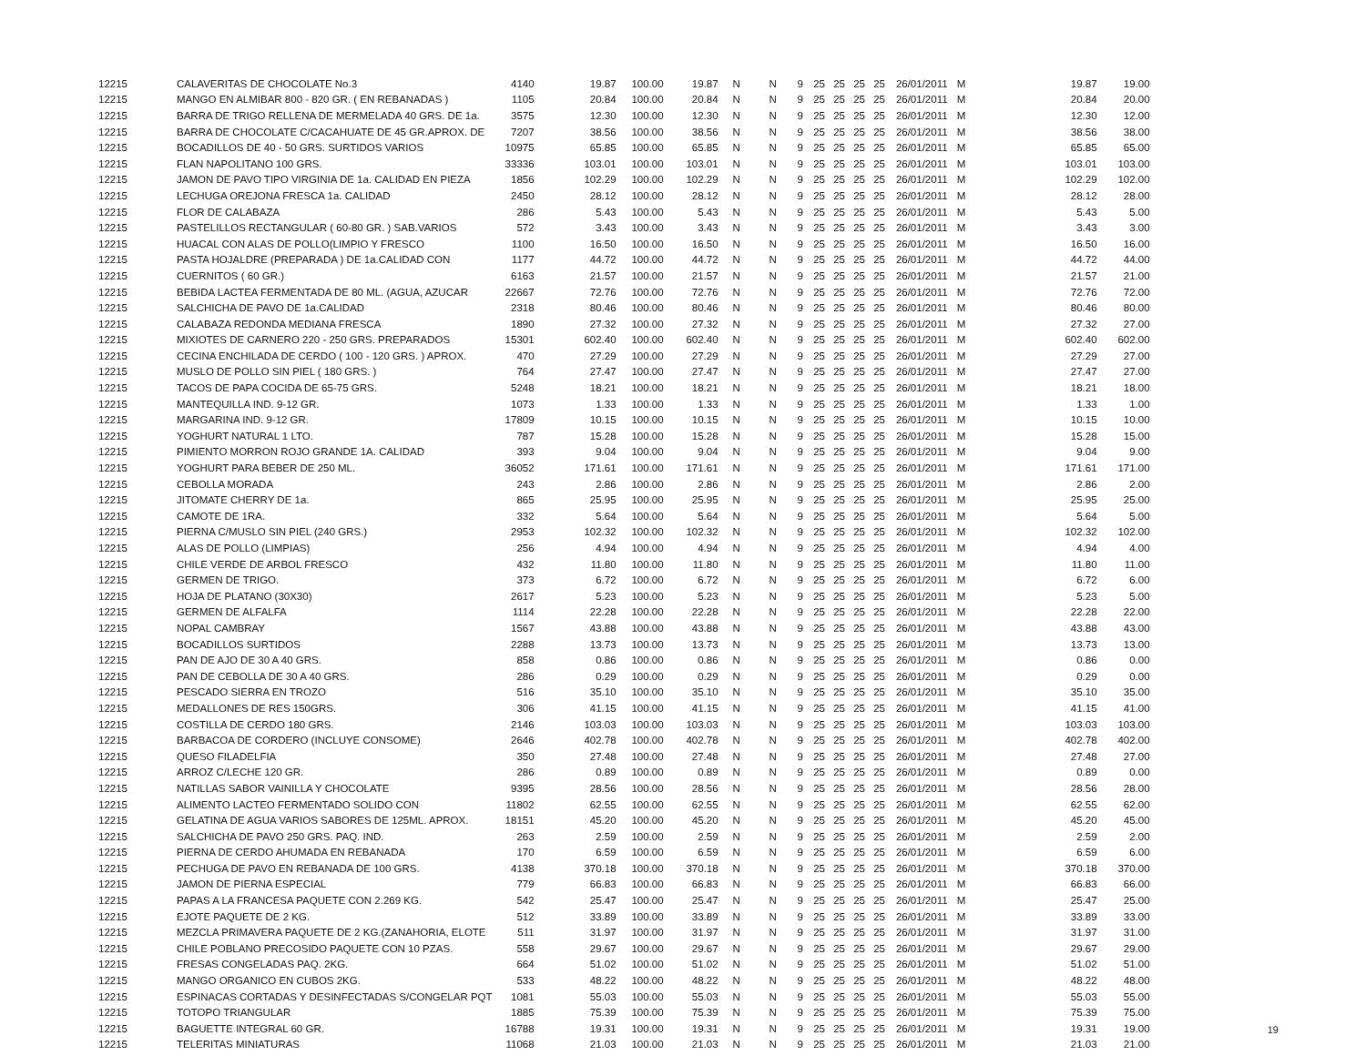| 12215 | CALAVERITAS DE CHOCOLATE No.3 | 4140 | 19.87 | 100.00 | 19.87 | N | N | 9 | 25 | 25 | 25 | 25 | 26/01/2011 | M | 19.87 | 19.00 |
| 12215 | MANGO EN ALMIBAR 800 - 820 GR. ( EN REBANADAS ) | 1105 | 20.84 | 100.00 | 20.84 | N | N | 9 | 25 | 25 | 25 | 25 | 26/01/2011 | M | 20.84 | 20.00 |
| 12215 | BARRA DE TRIGO RELLENA DE MERMELADA 40 GRS. DE 1a. | 3575 | 12.30 | 100.00 | 12.30 | N | N | 9 | 25 | 25 | 25 | 25 | 26/01/2011 | M | 12.30 | 12.00 |
| 12215 | BARRA DE CHOCOLATE C/CACAHUATE DE 45 GR.APROX. DE | 7207 | 38.56 | 100.00 | 38.56 | N | N | 9 | 25 | 25 | 25 | 25 | 26/01/2011 | M | 38.56 | 38.00 |
| 12215 | BOCADILLOS DE 40 - 50 GRS. SURTIDOS VARIOS | 10975 | 65.85 | 100.00 | 65.85 | N | N | 9 | 25 | 25 | 25 | 25 | 26/01/2011 | M | 65.85 | 65.00 |
| 12215 | FLAN NAPOLITANO 100 GRS. | 33336 | 103.01 | 100.00 | 103.01 | N | N | 9 | 25 | 25 | 25 | 25 | 26/01/2011 | M | 103.01 | 103.00 |
| 12215 | JAMON DE PAVO TIPO VIRGINIA DE 1a. CALIDAD EN PIEZA | 1856 | 102.29 | 100.00 | 102.29 | N | N | 9 | 25 | 25 | 25 | 25 | 26/01/2011 | M | 102.29 | 102.00 |
| 12215 | LECHUGA OREJONA FRESCA 1a. CALIDAD | 2450 | 28.12 | 100.00 | 28.12 | N | N | 9 | 25 | 25 | 25 | 25 | 26/01/2011 | M | 28.12 | 28.00 |
| 12215 | FLOR DE CALABAZA | 286 | 5.43 | 100.00 | 5.43 | N | N | 9 | 25 | 25 | 25 | 25 | 26/01/2011 | M | 5.43 | 5.00 |
| 12215 | PASTELILLOS RECTANGULAR ( 60-80 GR. ) SAB.VARIOS | 572 | 3.43 | 100.00 | 3.43 | N | N | 9 | 25 | 25 | 25 | 25 | 26/01/2011 | M | 3.43 | 3.00 |
| 12215 | HUACAL CON ALAS DE POLLO(LIMPIO Y FRESCO | 1100 | 16.50 | 100.00 | 16.50 | N | N | 9 | 25 | 25 | 25 | 25 | 26/01/2011 | M | 16.50 | 16.00 |
| 12215 | PASTA HOJALDRE (PREPARADA ) DE 1a.CALIDAD CON | 1177 | 44.72 | 100.00 | 44.72 | N | N | 9 | 25 | 25 | 25 | 25 | 26/01/2011 | M | 44.72 | 44.00 |
| 12215 | CUERNITOS ( 60 GR.) | 6163 | 21.57 | 100.00 | 21.57 | N | N | 9 | 25 | 25 | 25 | 25 | 26/01/2011 | M | 21.57 | 21.00 |
| 12215 | BEBIDA LACTEA FERMENTADA DE 80 ML. (AGUA, AZUCAR | 22667 | 72.76 | 100.00 | 72.76 | N | N | 9 | 25 | 25 | 25 | 25 | 26/01/2011 | M | 72.76 | 72.00 |
| 12215 | SALCHICHA DE PAVO DE 1a.CALIDAD | 2318 | 80.46 | 100.00 | 80.46 | N | N | 9 | 25 | 25 | 25 | 25 | 26/01/2011 | M | 80.46 | 80.00 |
| 12215 | CALABAZA REDONDA MEDIANA FRESCA | 1890 | 27.32 | 100.00 | 27.32 | N | N | 9 | 25 | 25 | 25 | 25 | 26/01/2011 | M | 27.32 | 27.00 |
| 12215 | MIXIOTES DE CARNERO 220 - 250 GRS. PREPARADOS | 15301 | 602.40 | 100.00 | 602.40 | N | N | 9 | 25 | 25 | 25 | 25 | 26/01/2011 | M | 602.40 | 602.00 |
| 12215 | CECINA ENCHILADA DE CERDO ( 100 - 120 GRS. ) APROX. | 470 | 27.29 | 100.00 | 27.29 | N | N | 9 | 25 | 25 | 25 | 25 | 26/01/2011 | M | 27.29 | 27.00 |
| 12215 | MUSLO DE POLLO SIN PIEL ( 180 GRS. ) | 764 | 27.47 | 100.00 | 27.47 | N | N | 9 | 25 | 25 | 25 | 25 | 26/01/2011 | M | 27.47 | 27.00 |
| 12215 | TACOS DE PAPA COCIDA DE 65-75 GRS. | 5248 | 18.21 | 100.00 | 18.21 | N | N | 9 | 25 | 25 | 25 | 25 | 26/01/2011 | M | 18.21 | 18.00 |
| 12215 | MANTEQUILLA IND. 9-12 GR. | 1073 | 1.33 | 100.00 | 1.33 | N | N | 9 | 25 | 25 | 25 | 25 | 26/01/2011 | M | 1.33 | 1.00 |
| 12215 | MARGARINA IND. 9-12 GR. | 17809 | 10.15 | 100.00 | 10.15 | N | N | 9 | 25 | 25 | 25 | 25 | 26/01/2011 | M | 10.15 | 10.00 |
| 12215 | YOGHURT NATURAL 1 LTO. | 787 | 15.28 | 100.00 | 15.28 | N | N | 9 | 25 | 25 | 25 | 25 | 26/01/2011 | M | 15.28 | 15.00 |
| 12215 | PIMIENTO MORRON ROJO GRANDE 1A. CALIDAD | 393 | 9.04 | 100.00 | 9.04 | N | N | 9 | 25 | 25 | 25 | 25 | 26/01/2011 | M | 9.04 | 9.00 |
| 12215 | YOGHURT PARA BEBER DE 250 ML. | 36052 | 171.61 | 100.00 | 171.61 | N | N | 9 | 25 | 25 | 25 | 25 | 26/01/2011 | M | 171.61 | 171.00 |
| 12215 | CEBOLLA MORADA | 243 | 2.86 | 100.00 | 2.86 | N | N | 9 | 25 | 25 | 25 | 25 | 26/01/2011 | M | 2.86 | 2.00 |
| 12215 | JITOMATE CHERRY DE 1a. | 865 | 25.95 | 100.00 | 25.95 | N | N | 9 | 25 | 25 | 25 | 25 | 26/01/2011 | M | 25.95 | 25.00 |
| 12215 | CAMOTE DE 1RA. | 332 | 5.64 | 100.00 | 5.64 | N | N | 9 | 25 | 25 | 25 | 25 | 26/01/2011 | M | 5.64 | 5.00 |
| 12215 | PIERNA C/MUSLO SIN PIEL (240 GRS.) | 2953 | 102.32 | 100.00 | 102.32 | N | N | 9 | 25 | 25 | 25 | 25 | 26/01/2011 | M | 102.32 | 102.00 |
| 12215 | ALAS DE POLLO (LIMPIAS) | 256 | 4.94 | 100.00 | 4.94 | N | N | 9 | 25 | 25 | 25 | 25 | 26/01/2011 | M | 4.94 | 4.00 |
| 12215 | CHILE VERDE DE ARBOL FRESCO | 432 | 11.80 | 100.00 | 11.80 | N | N | 9 | 25 | 25 | 25 | 25 | 26/01/2011 | M | 11.80 | 11.00 |
| 12215 | GERMEN DE TRIGO. | 373 | 6.72 | 100.00 | 6.72 | N | N | 9 | 25 | 25 | 25 | 25 | 26/01/2011 | M | 6.72 | 6.00 |
| 12215 | HOJA DE PLATANO (30X30) | 2617 | 5.23 | 100.00 | 5.23 | N | N | 9 | 25 | 25 | 25 | 25 | 26/01/2011 | M | 5.23 | 5.00 |
| 12215 | GERMEN DE ALFALFA | 1114 | 22.28 | 100.00 | 22.28 | N | N | 9 | 25 | 25 | 25 | 25 | 26/01/2011 | M | 22.28 | 22.00 |
| 12215 | NOPAL CAMBRAY | 1567 | 43.88 | 100.00 | 43.88 | N | N | 9 | 25 | 25 | 25 | 25 | 26/01/2011 | M | 43.88 | 43.00 |
| 12215 | BOCADILLOS SURTIDOS | 2288 | 13.73 | 100.00 | 13.73 | N | N | 9 | 25 | 25 | 25 | 25 | 26/01/2011 | M | 13.73 | 13.00 |
| 12215 | PAN DE AJO DE 30 A 40 GRS. | 858 | 0.86 | 100.00 | 0.86 | N | N | 9 | 25 | 25 | 25 | 25 | 26/01/2011 | M | 0.86 | 0.00 |
| 12215 | PAN DE CEBOLLA DE 30 A 40 GRS. | 286 | 0.29 | 100.00 | 0.29 | N | N | 9 | 25 | 25 | 25 | 25 | 26/01/2011 | M | 0.29 | 0.00 |
| 12215 | PESCADO SIERRA EN TROZO | 516 | 35.10 | 100.00 | 35.10 | N | N | 9 | 25 | 25 | 25 | 25 | 26/01/2011 | M | 35.10 | 35.00 |
| 12215 | MEDALLONES DE RES 150GRS. | 306 | 41.15 | 100.00 | 41.15 | N | N | 9 | 25 | 25 | 25 | 25 | 26/01/2011 | M | 41.15 | 41.00 |
| 12215 | COSTILLA DE CERDO 180 GRS. | 2146 | 103.03 | 100.00 | 103.03 | N | N | 9 | 25 | 25 | 25 | 25 | 26/01/2011 | M | 103.03 | 103.00 |
| 12215 | BARBACOA DE CORDERO (INCLUYE CONSOME) | 2646 | 402.78 | 100.00 | 402.78 | N | N | 9 | 25 | 25 | 25 | 25 | 26/01/2011 | M | 402.78 | 402.00 |
| 12215 | QUESO FILADELFIA | 350 | 27.48 | 100.00 | 27.48 | N | N | 9 | 25 | 25 | 25 | 25 | 26/01/2011 | M | 27.48 | 27.00 |
| 12215 | ARROZ C/LECHE 120 GR. | 286 | 0.89 | 100.00 | 0.89 | N | N | 9 | 25 | 25 | 25 | 25 | 26/01/2011 | M | 0.89 | 0.00 |
| 12215 | NATILLAS SABOR VAINILLA Y CHOCOLATE | 9395 | 28.56 | 100.00 | 28.56 | N | N | 9 | 25 | 25 | 25 | 25 | 26/01/2011 | M | 28.56 | 28.00 |
| 12215 | ALIMENTO LACTEO FERMENTADO SOLIDO CON | 11802 | 62.55 | 100.00 | 62.55 | N | N | 9 | 25 | 25 | 25 | 25 | 26/01/2011 | M | 62.55 | 62.00 |
| 12215 | GELATINA DE AGUA VARIOS SABORES DE 125ML. APROX. | 18151 | 45.20 | 100.00 | 45.20 | N | N | 9 | 25 | 25 | 25 | 25 | 26/01/2011 | M | 45.20 | 45.00 |
| 12215 | SALCHICHA DE PAVO 250 GRS. PAQ. IND. | 263 | 2.59 | 100.00 | 2.59 | N | N | 9 | 25 | 25 | 25 | 25 | 26/01/2011 | M | 2.59 | 2.00 |
| 12215 | PIERNA DE CERDO AHUMADA EN REBANADA | 170 | 6.59 | 100.00 | 6.59 | N | N | 9 | 25 | 25 | 25 | 25 | 26/01/2011 | M | 6.59 | 6.00 |
| 12215 | PECHUGA DE PAVO EN REBANADA DE 100 GRS. | 4138 | 370.18 | 100.00 | 370.18 | N | N | 9 | 25 | 25 | 25 | 25 | 26/01/2011 | M | 370.18 | 370.00 |
| 12215 | JAMON DE PIERNA ESPECIAL | 779 | 66.83 | 100.00 | 66.83 | N | N | 9 | 25 | 25 | 25 | 25 | 26/01/2011 | M | 66.83 | 66.00 |
| 12215 | PAPAS A LA FRANCESA PAQUETE CON 2.269 KG. | 542 | 25.47 | 100.00 | 25.47 | N | N | 9 | 25 | 25 | 25 | 25 | 26/01/2011 | M | 25.47 | 25.00 |
| 12215 | EJOTE PAQUETE DE 2 KG. | 512 | 33.89 | 100.00 | 33.89 | N | N | 9 | 25 | 25 | 25 | 25 | 26/01/2011 | M | 33.89 | 33.00 |
| 12215 | MEZCLA PRIMAVERA PAQUETE DE 2 KG.(ZANAHORIA, ELOTE | 511 | 31.97 | 100.00 | 31.97 | N | N | 9 | 25 | 25 | 25 | 25 | 26/01/2011 | M | 31.97 | 31.00 |
| 12215 | CHILE POBLANO PRECOSIDO PAQUETE CON 10 PZAS. | 558 | 29.67 | 100.00 | 29.67 | N | N | 9 | 25 | 25 | 25 | 25 | 26/01/2011 | M | 29.67 | 29.00 |
| 12215 | FRESAS CONGELADAS PAQ. 2KG. | 664 | 51.02 | 100.00 | 51.02 | N | N | 9 | 25 | 25 | 25 | 25 | 26/01/2011 | M | 51.02 | 51.00 |
| 12215 | MANGO ORGANICO EN CUBOS 2KG. | 533 | 48.22 | 100.00 | 48.22 | N | N | 9 | 25 | 25 | 25 | 25 | 26/01/2011 | M | 48.22 | 48.00 |
| 12215 | ESPINACAS CORTADAS Y DESINFECTADAS S/CONGELAR PQT | 1081 | 55.03 | 100.00 | 55.03 | N | N | 9 | 25 | 25 | 25 | 25 | 26/01/2011 | M | 55.03 | 55.00 |
| 12215 | TOTOPO TRIANGULAR | 1885 | 75.39 | 100.00 | 75.39 | N | N | 9 | 25 | 25 | 25 | 25 | 26/01/2011 | M | 75.39 | 75.00 |
| 12215 | BAGUETTE INTEGRAL 60 GR. | 16788 | 19.31 | 100.00 | 19.31 | N | N | 9 | 25 | 25 | 25 | 25 | 26/01/2011 | M | 19.31 | 19.00 |
| 12215 | TELERITAS MINIATURAS | 11068 | 21.03 | 100.00 | 21.03 | N | N | 9 | 25 | 25 | 25 | 25 | 26/01/2011 | M | 21.03 | 21.00 |
19